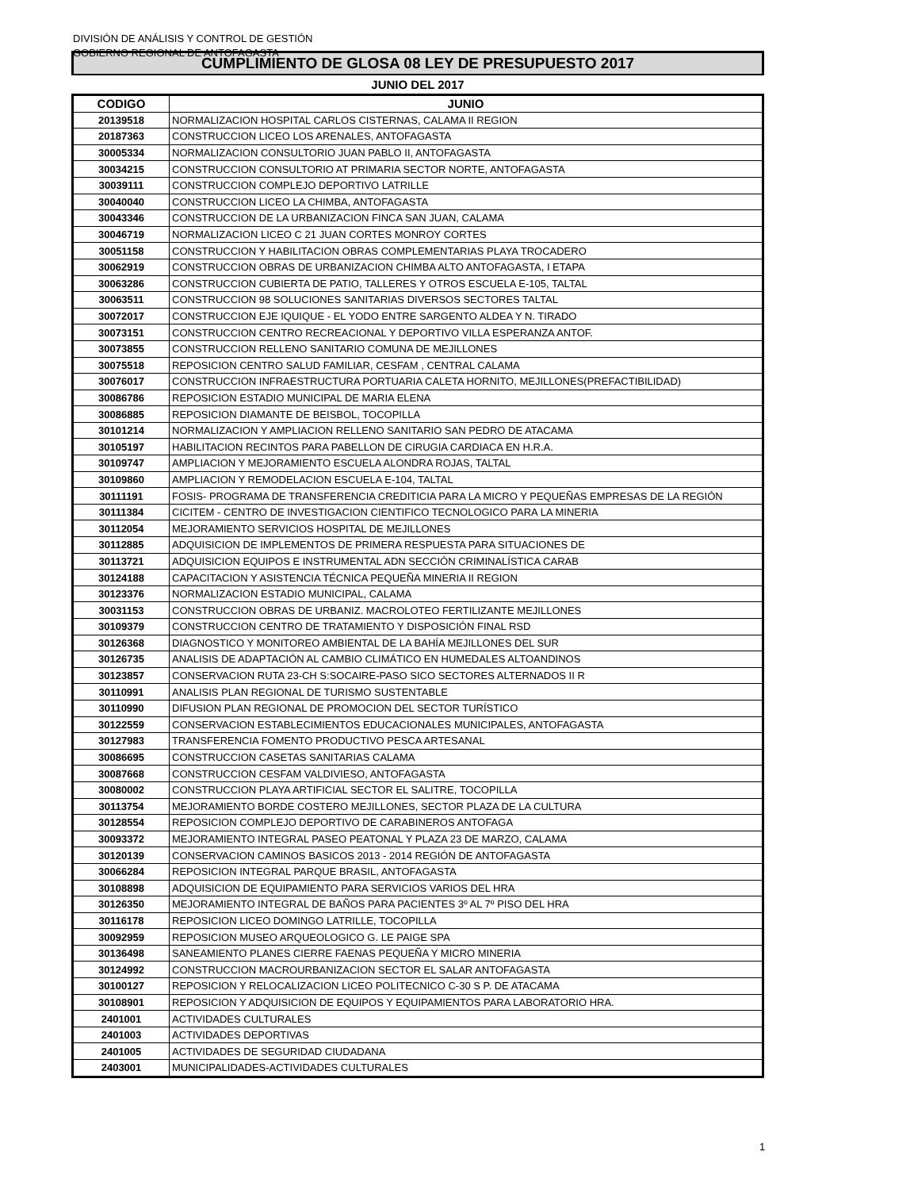DIVISIÓN DE ANÁLISIS Y CONTROL DE GESTIÓN
GOBIERNO REGIONAL DE ANTOFAGASTA
CUMPLIMIENTO DE GLOSA 08 LEY DE PRESUPUESTO 2017
JUNIO DEL 2017
| CODIGO | JUNIO |
| --- | --- |
| 20139518 | NORMALIZACION HOSPITAL CARLOS CISTERNAS, CALAMA II REGION |
| 20187363 | CONSTRUCCION LICEO LOS ARENALES, ANTOFAGASTA |
| 30005334 | NORMALIZACION CONSULTORIO JUAN PABLO II, ANTOFAGASTA |
| 30034215 | CONSTRUCCION CONSULTORIO AT PRIMARIA SECTOR NORTE, ANTOFAGASTA |
| 30039111 | CONSTRUCCION COMPLEJO DEPORTIVO LATRILLE |
| 30040040 | CONSTRUCCION LICEO LA CHIMBA, ANTOFAGASTA |
| 30043346 | CONSTRUCCION DE LA URBANIZACION FINCA SAN JUAN, CALAMA |
| 30046719 | NORMALIZACION LICEO C 21 JUAN CORTES MONROY CORTES |
| 30051158 | CONSTRUCCION Y HABILITACION OBRAS COMPLEMENTARIAS PLAYA TROCADERO |
| 30062919 | CONSTRUCCION OBRAS DE URBANIZACION CHIMBA ALTO ANTOFAGASTA, I ETAPA |
| 30063286 | CONSTRUCCION CUBIERTA DE PATIO, TALLERES Y OTROS ESCUELA E-105, TALTAL |
| 30063511 | CONSTRUCCION 98 SOLUCIONES SANITARIAS DIVERSOS SECTORES TALTAL |
| 30072017 | CONSTRUCCION EJE IQUIQUE - EL YODO ENTRE SARGENTO ALDEA Y N. TIRADO |
| 30073151 | CONSTRUCCION CENTRO RECREACIONAL Y DEPORTIVO VILLA ESPERANZA ANTOF. |
| 30073855 | CONSTRUCCION RELLENO SANITARIO COMUNA DE MEJILLONES |
| 30075518 | REPOSICION CENTRO SALUD FAMILIAR, CESFAM , CENTRAL CALAMA |
| 30076017 | CONSTRUCCION INFRAESTRUCTURA PORTUARIA CALETA HORNITO, MEJILLONES(PREFACTIBILIDAD) |
| 30086786 | REPOSICION ESTADIO MUNICIPAL DE MARIA ELENA |
| 30086885 | REPOSICION DIAMANTE DE BEISBOL, TOCOPILLA |
| 30101214 | NORMALIZACION Y AMPLIACION RELLENO SANITARIO SAN PEDRO DE ATACAMA |
| 30105197 | HABILITACION RECINTOS PARA PABELLON DE CIRUGIA CARDIACA EN H.R.A. |
| 30109747 | AMPLIACION Y MEJORAMIENTO ESCUELA ALONDRA ROJAS, TALTAL |
| 30109860 | AMPLIACION Y REMODELACION ESCUELA E-104, TALTAL |
| 30111191 | FOSIS- PROGRAMA DE TRANSFERENCIA CREDITICIA PARA LA MICRO Y PEQUEÑAS EMPRESAS DE LA REGIÓN |
| 30111384 | CICITEM - CENTRO DE INVESTIGACION CIENTIFICO TECNOLOGICO PARA LA MINERIA |
| 30112054 | MEJORAMIENTO SERVICIOS HOSPITAL DE MEJILLONES |
| 30112885 | ADQUISICION DE IMPLEMENTOS DE PRIMERA RESPUESTA PARA SITUACIONES DE |
| 30113721 | ADQUISICION EQUIPOS E INSTRUMENTAL ADN SECCIÓN CRIMINALÍSTICA CARAB |
| 30124188 | CAPACITACION Y ASISTENCIA TÉCNICA PEQUEÑA MINERIA II REGION |
| 30123376 | NORMALIZACION ESTADIO MUNICIPAL, CALAMA |
| 30031153 | CONSTRUCCION OBRAS DE URBANIZ. MACROLOTEO FERTILIZANTE MEJILLONES |
| 30109379 | CONSTRUCCION CENTRO DE TRATAMIENTO Y DISPOSICIÓN FINAL RSD |
| 30126368 | DIAGNOSTICO Y MONITOREO AMBIENTAL DE LA BAHÍA MEJILLONES DEL SUR |
| 30126735 | ANALISIS DE ADAPTACIÓN AL CAMBIO CLIMÁTICO EN HUMEDALES ALTOANDINOS |
| 30123857 | CONSERVACION RUTA 23-CH S:SOCAIRE-PASO SICO SECTORES ALTERNADOS II R |
| 30110991 | ANALISIS PLAN REGIONAL DE TURISMO SUSTENTABLE |
| 30110990 | DIFUSION PLAN REGIONAL DE PROMOCION DEL SECTOR TURÍSTICO |
| 30122559 | CONSERVACION ESTABLECIMIENTOS EDUCACIONALES MUNICIPALES, ANTOFAGASTA |
| 30127983 | TRANSFERENCIA FOMENTO PRODUCTIVO PESCA ARTESANAL |
| 30086695 | CONSTRUCCION CASETAS SANITARIAS CALAMA |
| 30087668 | CONSTRUCCION CESFAM VALDIVIESO, ANTOFAGASTA |
| 30080002 | CONSTRUCCION PLAYA ARTIFICIAL SECTOR EL SALITRE, TOCOPILLA |
| 30113754 | MEJORAMIENTO BORDE COSTERO MEJILLONES, SECTOR PLAZA DE LA CULTURA |
| 30128554 | REPOSICION COMPLEJO DEPORTIVO DE CARABINEROS ANTOFAGA |
| 30093372 | MEJORAMIENTO INTEGRAL PASEO PEATONAL Y PLAZA 23 DE MARZO, CALAMA |
| 30120139 | CONSERVACION CAMINOS BASICOS 2013 - 2014 REGIÓN DE ANTOFAGASTA |
| 30066284 | REPOSICION INTEGRAL PARQUE BRASIL, ANTOFAGASTA |
| 30108898 | ADQUISICION DE EQUIPAMIENTO PARA SERVICIOS VARIOS DEL HRA |
| 30126350 | MEJORAMIENTO INTEGRAL DE BAÑOS PARA PACIENTES 3º AL 7º PISO DEL HRA |
| 30116178 | REPOSICION LICEO DOMINGO LATRILLE, TOCOPILLA |
| 30092959 | REPOSICION MUSEO ARQUEOLOGICO G. LE PAIGE SPA |
| 30136498 | SANEAMIENTO PLANES CIERRE FAENAS PEQUEÑA Y MICRO MINERIA |
| 30124992 | CONSTRUCCION MACROURBANIZACION SECTOR EL SALAR ANTOFAGASTA |
| 30100127 | REPOSICION Y RELOCALIZACION LICEO POLITECNICO C-30 S P. DE ATACAMA |
| 30108901 | REPOSICION Y ADQUISICION DE EQUIPOS Y EQUIPAMIENTOS PARA LABORATORIO HRA. |
| 2401001 | ACTIVIDADES CULTURALES |
| 2401003 | ACTIVIDADES DEPORTIVAS |
| 2401005 | ACTIVIDADES DE SEGURIDAD CIUDADANA |
| 2403001 | MUNICIPALIDADES-ACTIVIDADES CULTURALES |
1